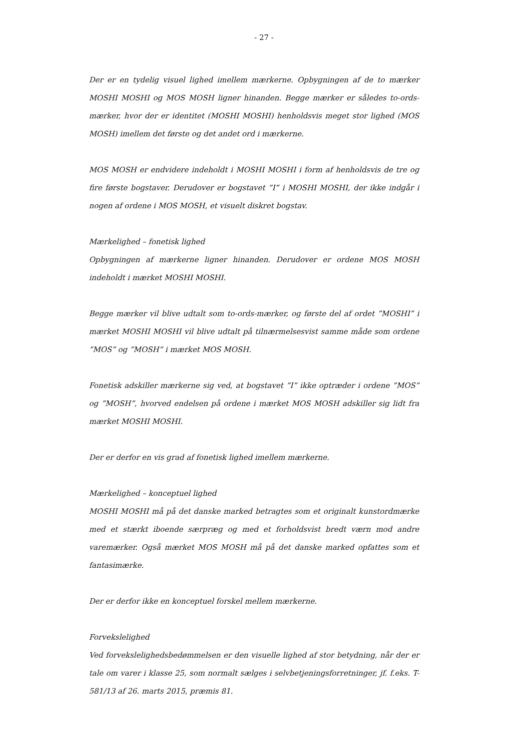- 27 -
Der er en tydelig visuel lighed imellem mærkerne. Opbygningen af de to mærker MOSHI MOSHI og MOS MOSH ligner hinanden. Begge mærker er således to-ords-mærker, hvor der er identitet (MOSHI MOSHI) henholdsvis meget stor lighed (MOS MOSH) imellem det første og det andet ord i mærkerne.
MOS MOSH er endvidere indeholdt i MOSHI MOSHI i form af henholdsvis de tre og fire første bogstaver. Derudover er bogstavet ”I” i MOSHI MOSHI, der ikke indgår i nogen af ordene i MOS MOSH, et visuelt diskret bogstav.
Mærkelighed – fonetisk lighed
Opbygningen af mærkerne ligner hinanden. Derudover er ordene MOS MOSH indeholdt i mærket MOSHI MOSHI.
Begge mærker vil blive udtalt som to-ords-mærker, og første del af ordet ”MOSHI” i mærket MOSHI MOSHI vil blive udtalt på tilnærmelsesvist samme måde som ordene ”MOS” og ”MOSH” i mærket MOS MOSH.
Fonetisk adskiller mærkerne sig ved, at bogstavet ”I” ikke optræder i ordene ”MOS” og ”MOSH”, hvorved endelsen på ordene i mærket MOS MOSH adskiller sig lidt fra mærket MOSHI MOSHI.
Der er derfor en vis grad af fonetisk lighed imellem mærkerne.
Mærkelighed – konceptuel lighed
MOSHI MOSHI må på det danske marked betragtes som et originalt kunstordmærke med et stærkt iboende særpræg og med et forholdsvist bredt værn mod andre varemærker. Også mærket MOS MOSH må på det danske marked opfattes som et fantasimærke.
Der er derfor ikke en konceptuel forskel mellem mærkerne.
Forvekslelighed
Ved forvekslelighedsbedømmelsen er den visuelle lighed af stor betydning, når der er tale om varer i klasse 25, som normalt sælges i selvbetjeningsforretninger, jf. f.eks. T-581/13 af 26. marts 2015, præmis 81.